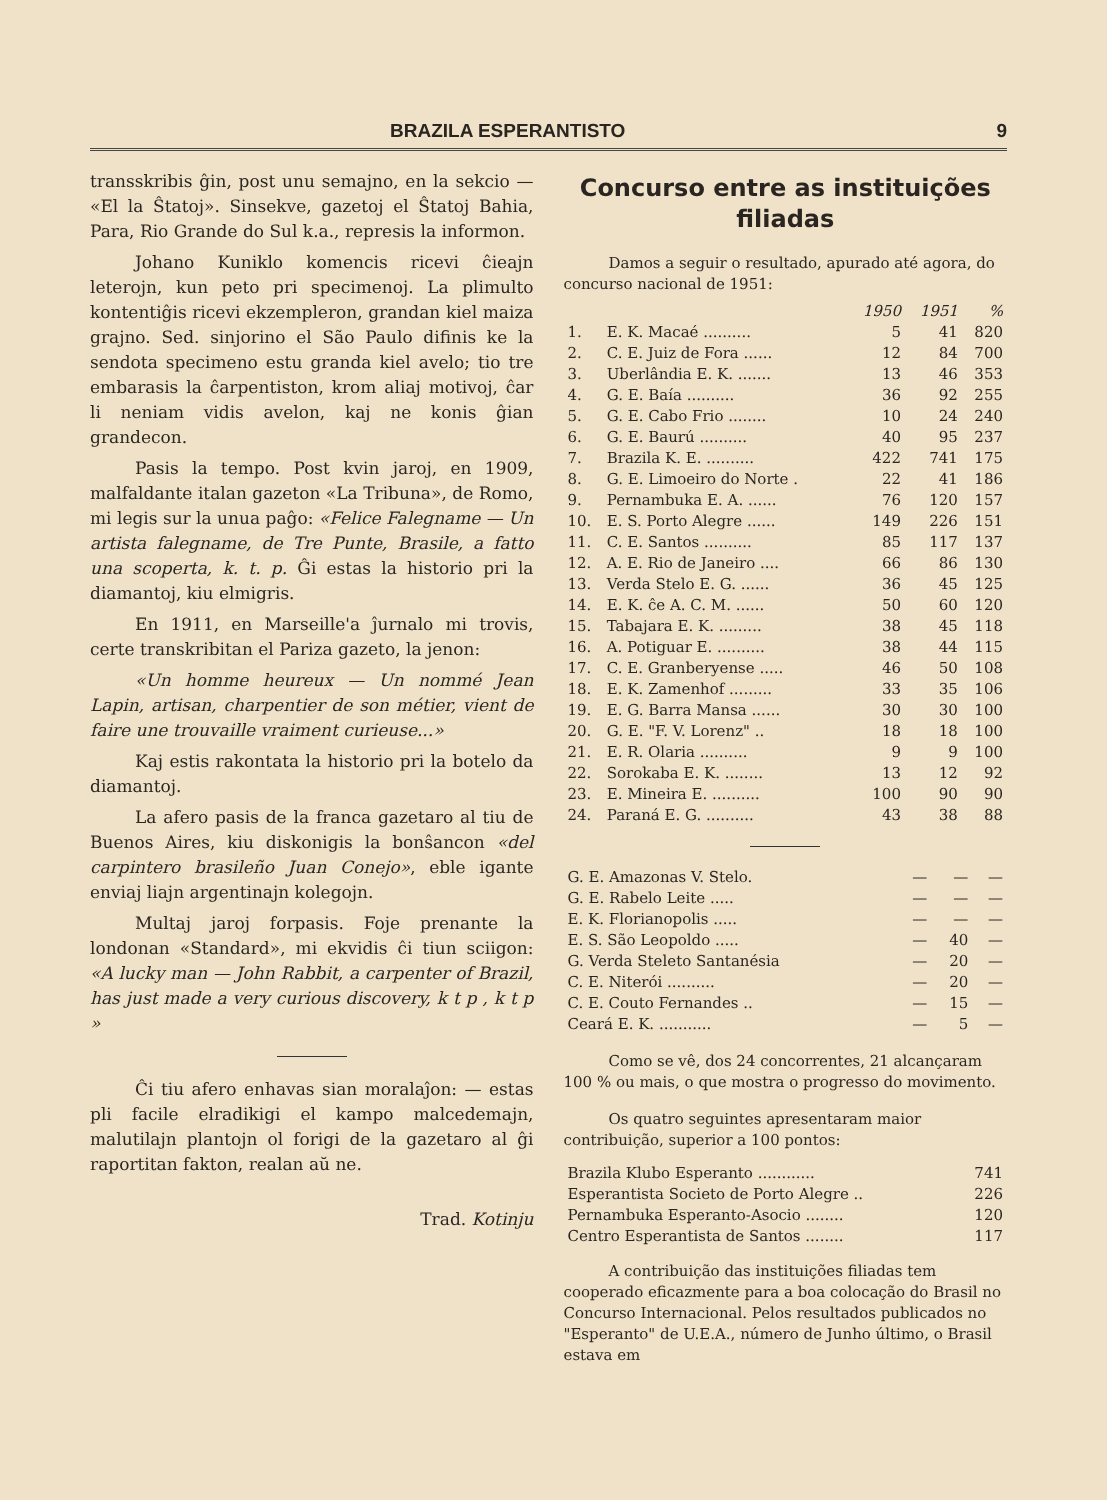BRAZILA ESPERANTISTO 9
transskribis ĝin, post unu semajno, en la sekcio — «El la Ŝtatoj». Sinsekve, gazetoj el Ŝtatoj Bahia, Para, Rio Grande do Sul k.a., represis la informon.
Johano Kuniklo komencis ricevi ĉieajn leterojn, kun peto pri specimenoj. La plimulto kontentiĝis ricevi ekzempleron, grandan kiel maiza grajno. Sed. sinjorino el São Paulo difinis ke la sendota specimeno estu granda kiel avelo; tio tre embarasis la ĉarpentiston, krom aliaj motivoj, ĉar li neniam vidis avelon, kaj ne konis ĝian grandecon.
Pasis la tempo. Post kvin jaroj, en 1909, malfaldante italan gazeton «La Tribuna», de Romo, mi legis sur la unua paĝo: «Felice Falegname — Un artista falegname, de Tre Punte, Brasile, a fatto una scoperta, k. t. p. Ĝi estas la historio pri la diamantoj, kiu elmigris.
En 1911, en Marseille'a ĵurnalo mi trovis, certe transkribitan el Pariza gazeto, la jenon:
«Un homme heureux — Un nommé Jean Lapin, artisan, charpentier de son métier, vient de faire une trouvaille vraiment curieuse...»
Kaj estis rakontata la historio pri la botelo da diamantoj.
La afero pasis de la franca gazetaro al tiu de Buenos Aires, kiu diskonigis la bonŝancon «del carpintero brasileño Juan Conejo», eble igante enviaj liajn argentinajn kolegojn.
Multaj jaroj forpasis. Foje prenante la londonan «Standard», mi ekvidis ĉi tiun sciigon: «A lucky man — John Rabbit, a carpenter of Brazil, has just made a very curious discovery, k t p , k t p »
Ĉi tiu afero enhavas sian moralaĵon: — estas pli facile elradikigi el kampo malcedemajn, malutilajn plantojn ol forigi de la gazetaro al ĝi raportitan fakton, realan aŭ ne.
Trad. Kotinju
Concurso entre as instituições filiadas
Damos a seguir o resultado, apurado até agora, do concurso nacional de 1951:
| | | 1950 | 1951 | % |
| --- | --- | --- | --- | --- |
| 1. | E. K. Macaé .......... | 5 | 41 | 820 |
| 2. | C. E. Juiz de Fora ...... | 12 | 84 | 700 |
| 3. | Uberlândia E. K. ....... | 13 | 46 | 353 |
| 4. | G. E. Baía .......... | 36 | 92 | 255 |
| 5. | G. E. Cabo Frio ........ | 10 | 24 | 240 |
| 6. | G. E. Baurú .......... | 40 | 95 | 237 |
| 7. | Brazila K. E. .......... | 422 | 741 | 175 |
| 8. | G. E. Limoeiro do Norte . | 22 | 41 | 186 |
| 9. | Pernambuka E. A. ...... | 76 | 120 | 157 |
| 10. | E. S. Porto Alegre ...... | 149 | 226 | 151 |
| 11. | C. E. Santos .......... | 85 | 117 | 137 |
| 12. | A. E. Rio de Janeiro .... | 66 | 86 | 130 |
| 13. | Verda Stelo E. G. ...... | 36 | 45 | 125 |
| 14. | E. K. ĉe A. C. M. ...... | 50 | 60 | 120 |
| 15. | Tabajara E. K. ......... | 38 | 45 | 118 |
| 16. | A. Potiguar E. .......... | 38 | 44 | 115 |
| 17. | C. E. Granberyense ..... | 46 | 50 | 108 |
| 18. | E. K. Zamenhof ......... | 33 | 35 | 106 |
| 19. | E. G. Barra Mansa ...... | 30 | 30 | 100 |
| 20. | G. E. "F. V. Lorenz" .. | 18 | 18 | 100 |
| 21. | E. R. Olaria .......... | 9 | 9 | 100 |
| 22. | Sorokaba E. K. ........ | 13 | 12 | 92 |
| 23. | E. Mineira E. .......... | 100 | 90 | 90 |
| 24. | Paraná E. G. .......... | 43 | 38 | 88 |
| G. E. Amazonas V. Stelo. | — | — | — |
| G. E. Rabelo Leite ..... | — | — | — |
| E. K. Florianopolis ..... | — | — | — |
| E. S. São Leopoldo ..... | — | 40 | — |
| G. Verda Steleto Santanésia | — | 20 | — |
| C. E. Niterói .......... | — | 20 | — |
| C. E. Couto Fernandes .. | — | 15 | — |
| Ceará E. K. ........... | — | 5 | — |
Como se vê, dos 24 concorrentes, 21 alcançaram 100 % ou mais, o que mostra o progresso do movimento.
Os quatro seguintes apresentaram maior contribuição, superior a 100 pontos:
| Brazila Klubo Esperanto ............ | 741 |
| Esperantista Societo de Porto Alegre .. | 226 |
| Pernambuka Esperanto-Asocio ........ | 120 |
| Centro Esperantista de Santos ........ | 117 |
A contribuição das instituições filiadas tem cooperado eficazmente para a boa colocação do Brasil no Concurso Internacional. Pelos resultados publicados no "Esperanto" de U.E.A., número de Junho último, o Brasil estava em